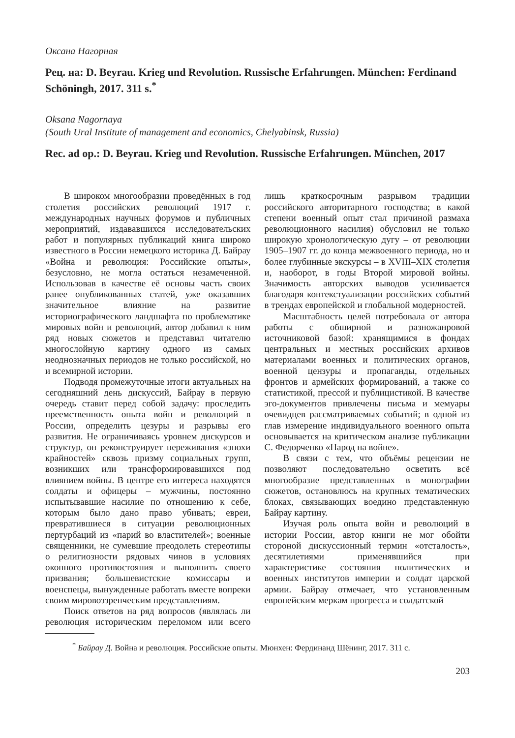Оксана Нагорная
Рец. на: D. Beyrau. Krieg und Revolution. Russische Erfahrungen. München: Ferdinand Schöningh, 2017. 311 s.<sup>*</sup>
Oksana Nagornaya
(South Ural Institute of management and economics, Chelyabinsk, Russia)
Rec. ad op.: D. Beyrau. Krieg und Revolution. Russische Erfahrungen. München, 2017
В широком многообразии проведённых в год столетия российских революций 1917 г. международных научных форумов и публичных мероприятий, издававшихся исследовательских работ и популярных публикаций книга широко известного в России немецкого историка Д. Байрау «Война и революция: Российские опыты», безусловно, не могла остаться незамеченной. Использовав в качестве её основы часть своих ранее опубликованных статей, уже оказавших значительное влияние на развитие историографического ландшафта по проблематике мировых войн и революций, автор добавил к ним ряд новых сюжетов и представил читателю многослойную картину одного из самых неоднозначных периодов не только российской, но и всемирной истории.
Подводя промежуточные итоги актуальных на сегодняшний день дискуссий, Байрау в первую очередь ставит перед собой задачу: проследить преемственность опыта войн и революций в России, определить цезуры и разрывы его развития. Не ограничиваясь уровнем дискурсов и структур, он реконструирует переживания «эпохи крайностей» сквозь призму социальных групп, возникших или трансформировавшихся под влиянием войны. В центре его интереса находятся солдаты и офицеры – мужчины, постоянно испытывавшие насилие по отношению к себе, которым было дано право убивать; евреи, превратившиеся в ситуации революционных пертурбаций из «парий во властителей»; военные священники, не сумевшие преодолеть стереотипы о религиозности рядовых чинов в условиях окопного противостояния и выполнить своего призвания; большевистские комиссары и военспецы, вынужденные работать вместе вопреки своим мировоззренческим представлениям.
Поиск ответов на ряд вопросов (являлась ли революция историческим переломом или всего лишь краткосрочным разрывом традиции российского авторитарного господства; в какой степени военный опыт стал причиной размаха революционного насилия) обусловил не только широкую хронологическую дугу – от революции 1905–1907 гг. до конца межвоенного периода, но и более глубинные экскурсы – в XVIII–XIX столетия и, наоборот, в годы Второй мировой войны. Значимость авторских выводов усиливается благодаря контекстуализации российских событий в трендах европейской и глобальной модерностей.
Масштабность целей потребовала от автора работы с обширной и разножанровой источниковой базой: хранящимися в фондах центральных и местных российских архивов материалами военных и политических органов, военной цензуры и пропаганды, отдельных фронтов и армейских формирований, а также со статистикой, прессой и публицистикой. В качестве эго-документов привлечены письма и мемуары очевидцев рассматриваемых событий; в одной из глав измерение индивидуального военного опыта основывается на критическом анализе публикации С. Федорченко «Народ на войне».
В связи с тем, что объёмы рецензии не позволяют последовательно осветить всё многообразие представленных в монографии сюжетов, остановлюсь на крупных тематических блоках, связывающих воедино представленную Байрау картину.
Изучая роль опыта войн и революций в истории России, автор книги не мог обойти стороной дискуссионный термин «отсталость», десятилетиями применявшийся при характеристике состояния политических и военных институтов империи и солдат царской армии. Байрау отмечает, что установленным европейским меркам прогресса и солдатской
<sup>*</sup> Байрау Д. Война и революция. Российские опыты. Мюнхен: Фердинанд Шёнинг, 2017. 311 с.
203